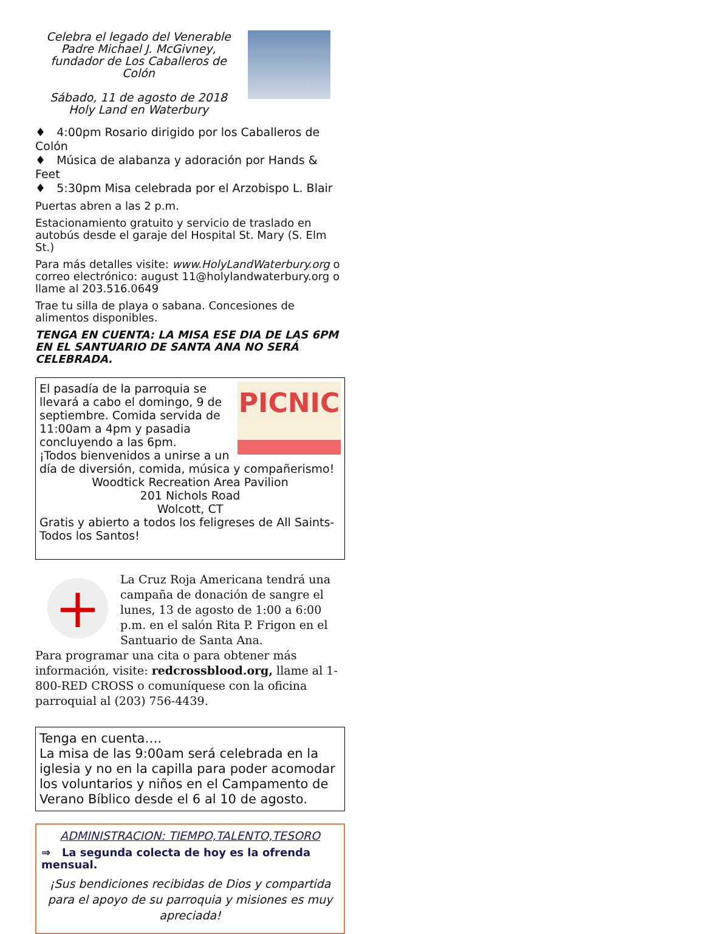Celebra el legado del Venerable Padre Michael J. McGivney, fundador de Los Caballeros de Colón
Sábado, 11 de agosto de 2018
Holy Land en Waterbury
♦ 4:00pm Rosario dirigido por los Caballeros de Colón
♦ Música de alabanza y adoración por Hands & Feet
♦ 5:30pm Misa celebrada por el Arzobispo L. Blair
Puertas abren a las 2 p.m.
Estacionamiento gratuito y servicio de traslado en autobús desde el garaje del Hospital St. Mary (S. Elm St.)
Para más detalles visite: www.HolyLandWaterbury.org o correo electrónico: august 11@holylandwaterbury.org o llame al 203.516.0649
Trae tu silla de playa o sabana. Concesiones de alimentos disponibles.
TENGA EN CUENTA: LA MISA ESE DIA DE LAS 6PM EN EL SANTUARIO DE SANTA ANA NO SERÁ CELEBRADA.
PICNIC
El pasadía de la parroquia se llevará a cabo el domingo, 9 de septiembre. Comida servida de 11:00am a 4pm y pasadia concluyendo a las 6pm.
¡Todos bienvenidos a unirse a un día de diversión, comida, música y compañerismo!
Woodtick Recreation Area Pavilion
201 Nichols Road
Wolcott, CT
Gratis y abierto a todos los feligreses de All Saints-Todos los Santos!
+
La Cruz Roja Americana tendrá una campaña de donación de sangre el lunes, 13 de agosto de 1:00 a 6:00 p.m. en el salón Rita P. Frigon en el Santuario de Santa Ana.
Para programar una cita o para obtener más información, visite: redcrossblood.org, llame al 1-800-RED CROSS o comuníquese con la oficina parroquial al (203) 756-4439.
Tenga en cuenta….
La misa de las 9:00am será celebrada en la iglesia y no en la capilla para poder acomodar los voluntarios y niños en el Campamento de Verano Bíblico desde el 6 al 10 de agosto.
ADMINISTRACION: TIEMPO,TALENTO,TESORO
⇒ La segunda colecta de hoy es la ofrenda mensual.
¡Sus bendiciones recibidas de Dios y compartida para el apoyo de su parroquia y misiones es muy apreciada!